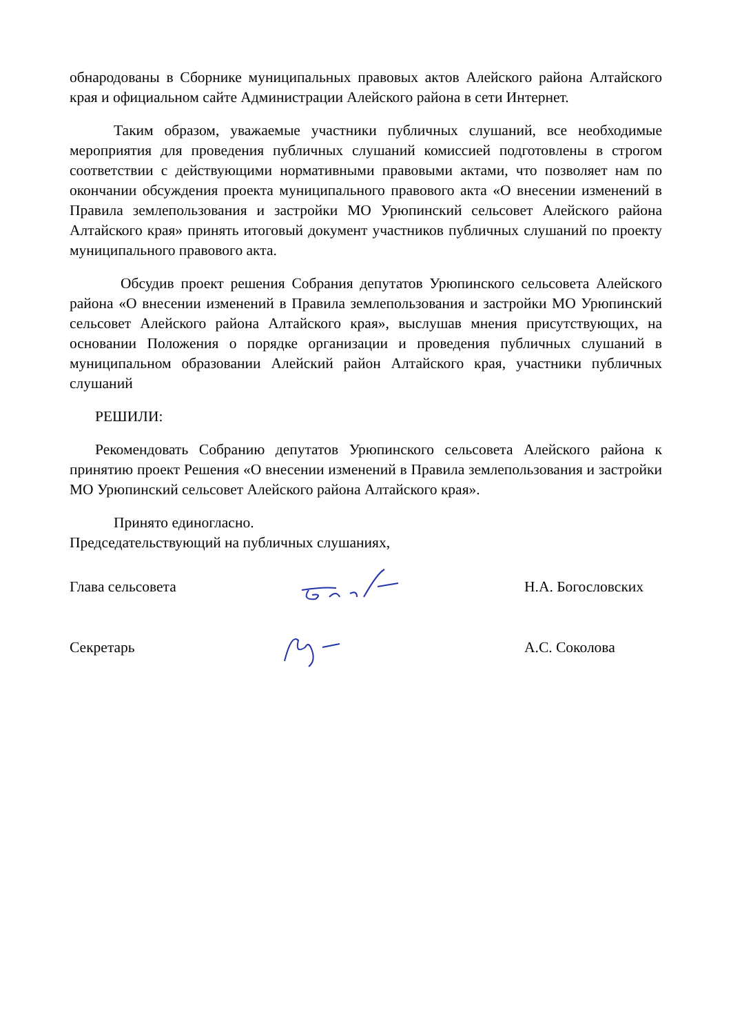обнародованы в Сборнике муниципальных правовых актов Алейского района Алтайского края и официальном сайте Администрации Алейского района в сети Интернет.
Таким образом, уважаемые участники публичных слушаний, все необходимые мероприятия для проведения публичных слушаний комиссией подготовлены в строгом соответствии с действующими нормативными правовыми актами, что позволяет нам по окончании обсуждения проекта муниципального правового акта «О внесении изменений в Правила землепользования и застройки МО Урюпинский сельсовет Алейского района Алтайского края» принять итоговый документ участников публичных слушаний по проекту муниципального правового акта.
Обсудив проект решения Собрания депутатов Урюпинского сельсовета Алейского района «О внесении изменений в Правила землепользования и застройки МО Урюпинский сельсовет Алейского района Алтайского края», выслушав мнения присутствующих, на основании Положения о порядке организации и проведения публичных слушаний в муниципальном образовании Алейский район Алтайского края, участники публичных слушаний
РЕШИЛИ:
Рекомендовать Собранию депутатов Урюпинского сельсовета Алейского района к принятию проект Решения «О внесении изменений в Правила землепользования и застройки МО Урюпинский сельсовет Алейского района Алтайского края».
Принято единогласно.
Председательствующий на публичных слушаниях,
Глава сельсовета Н.А. Богословских
Секретарь А.С. Соколова